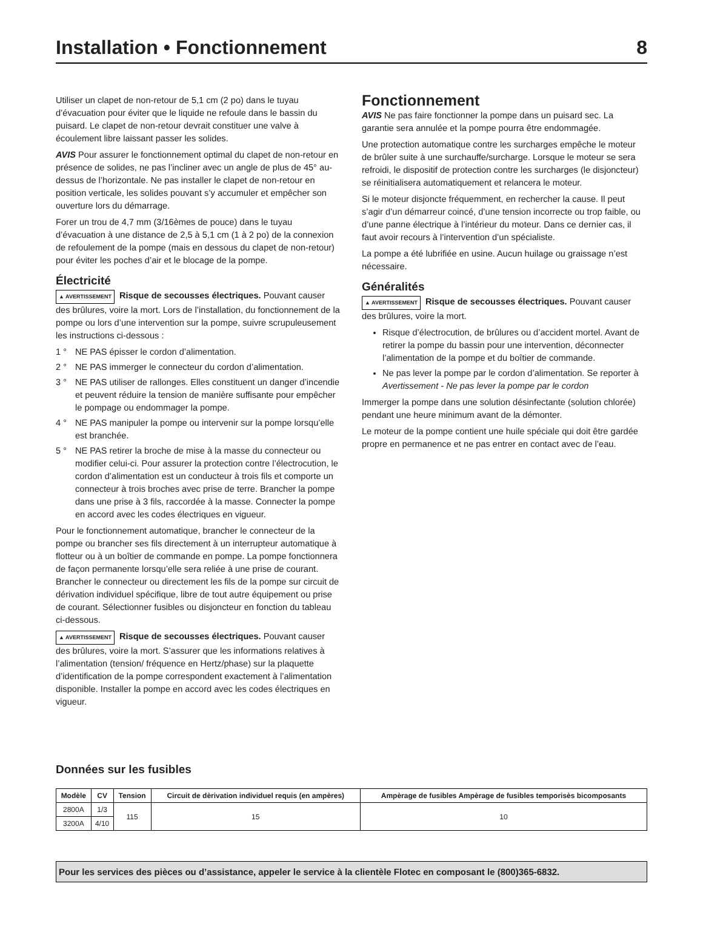Installation • Fonctionnement 8
Utiliser un clapet de non-retour de 5,1 cm (2 po) dans le tuyau d’évacuation pour éviter que le liquide ne refoule dans le bassin du puisard. Le clapet de non-retour devrait constituer une valve à écoulement libre laissant passer les solides.
AVIS Pour assurer le fonctionnement optimal du clapet de non-retour en présence de solides, ne pas l’incliner avec un angle de plus de 45° au-dessus de l’horizontale. Ne pas installer le clapet de non-retour en position verticale, les solides pouvant s’y accumuler et empêcher son ouverture lors du démarrage.
Forer un trou de 4,7 mm (3/16èmes de pouce) dans le tuyau d’évacuation à une distance de 2,5 à 5,1 cm (1 à 2 po) de la connexion de refoulement de la pompe (mais en dessous du clapet de non-retour) pour éviter les poches d’air et le blocage de la pompe.
Électricité
▲ AVERTISSEMENT Risque de secousses électriques. Pouvant causer des brûlures, voire la mort. Lors de l’installation, du fonctionnement de la pompe ou lors d’une intervention sur la pompe, suivre scrupuleusement les instructions ci-dessous :
1 ° NE PAS épisser le cordon d’alimentation.
2 ° NE PAS immerger le connecteur du cordon d’alimentation.
3 ° NE PAS utiliser de rallonges. Elles constituent un danger d’incendie et peuvent réduire la tension de manière suffisante pour empêcher le pompage ou endommager la pompe.
4 ° NE PAS manipuler la pompe ou intervenir sur la pompe lorsqu’elle est branchée.
5 ° NE PAS retirer la broche de mise à la masse du connecteur ou modifier celui-ci. Pour assurer la protection contre l’électrocution, le cordon d’alimentation est un conducteur à trois fils et comporte un connecteur à trois broches avec prise de terre. Brancher la pompe dans une prise à 3 fils, raccordée à la masse. Connecter la pompe en accord avec les codes électriques en vigueur.
Pour le fonctionnement automatique, brancher le connecteur de la pompe ou brancher ses fils directement à un interrupteur automatique à flotteur ou à un boîtier de commande en pompe. La pompe fonctionnera de façon permanente lorsqu’elle sera reliée à une prise de courant. Brancher le connecteur ou directement les fils de la pompe sur circuit de dérivation individuel spécifique, libre de tout autre équipement ou prise de courant. Sélectionner fusibles ou disjoncteur en fonction du tableau ci-dessous.
▲ AVERTISSEMENT Risque de secousses électriques. Pouvant causer des brûlures, voire la mort. S’assurer que les informations relatives à l’alimentation (tension/ fréquence en Hertz/phase) sur la plaquette d’identification de la pompe correspondent exactement à l’alimentation disponible. Installer la pompe en accord avec les codes électriques en vigueur.
Fonctionnement
AVIS Ne pas faire fonctionner la pompe dans un puisard sec. La garantie sera annulée et la pompe pourra être endommagée.
Une protection automatique contre les surcharges empêche le moteur de brûler suite à une surchauffe/surcharge. Lorsque le moteur se sera refroidi, le dispositif de protection contre les surcharges (le disjoncteur) se réinitialisera automatiquement et relancera le moteur.
Si le moteur disjoncte fréquemment, en rechercher la cause. Il peut s’agir d’un démarreur coincé, d’une tension incorrecte ou trop faible, ou d’une panne électrique à l’intérieur du moteur. Dans ce dernier cas, il faut avoir recours à l’intervention d’un spécialiste.
La pompe a été lubrifiée en usine. Aucun huilage ou graissage n’est nécessaire.
Généralités
▲ AVERTISSEMENT Risque de secousses électriques. Pouvant causer des brûlures, voire la mort.
Risque d’électrocution, de brûlures ou d’accident mortel. Avant de retirer la pompe du bassin pour une intervention, déconnecter l’alimentation de la pompe et du boîtier de commande.
Ne pas lever la pompe par le cordon d’alimentation. Se reporter à Avertissement - Ne pas lever la pompe par le cordon
Immerger la pompe dans une solution désinfectante (solution chlorée) pendant une heure minimum avant de la démonter.
Le moteur de la pompe contient une huile spéciale qui doit être gardée propre en permanence et ne pas entrer en contact avec de l’eau.
Données sur les fusibles
| Modèle | CV | Tension | Circuit de dèrivation individuel requis (en ampères) | Ampèrage de fusibles Ampèrage de fusibles temporisès bicomposants |
| --- | --- | --- | --- | --- |
| 2800A | 1/3 | 115 | 15 | 10 |
| 3200A | 4/10 | | | |
Pour les services des pièces ou d’assistance, appeler le service à la clientèle Flotec en composant le (800)365-6832.